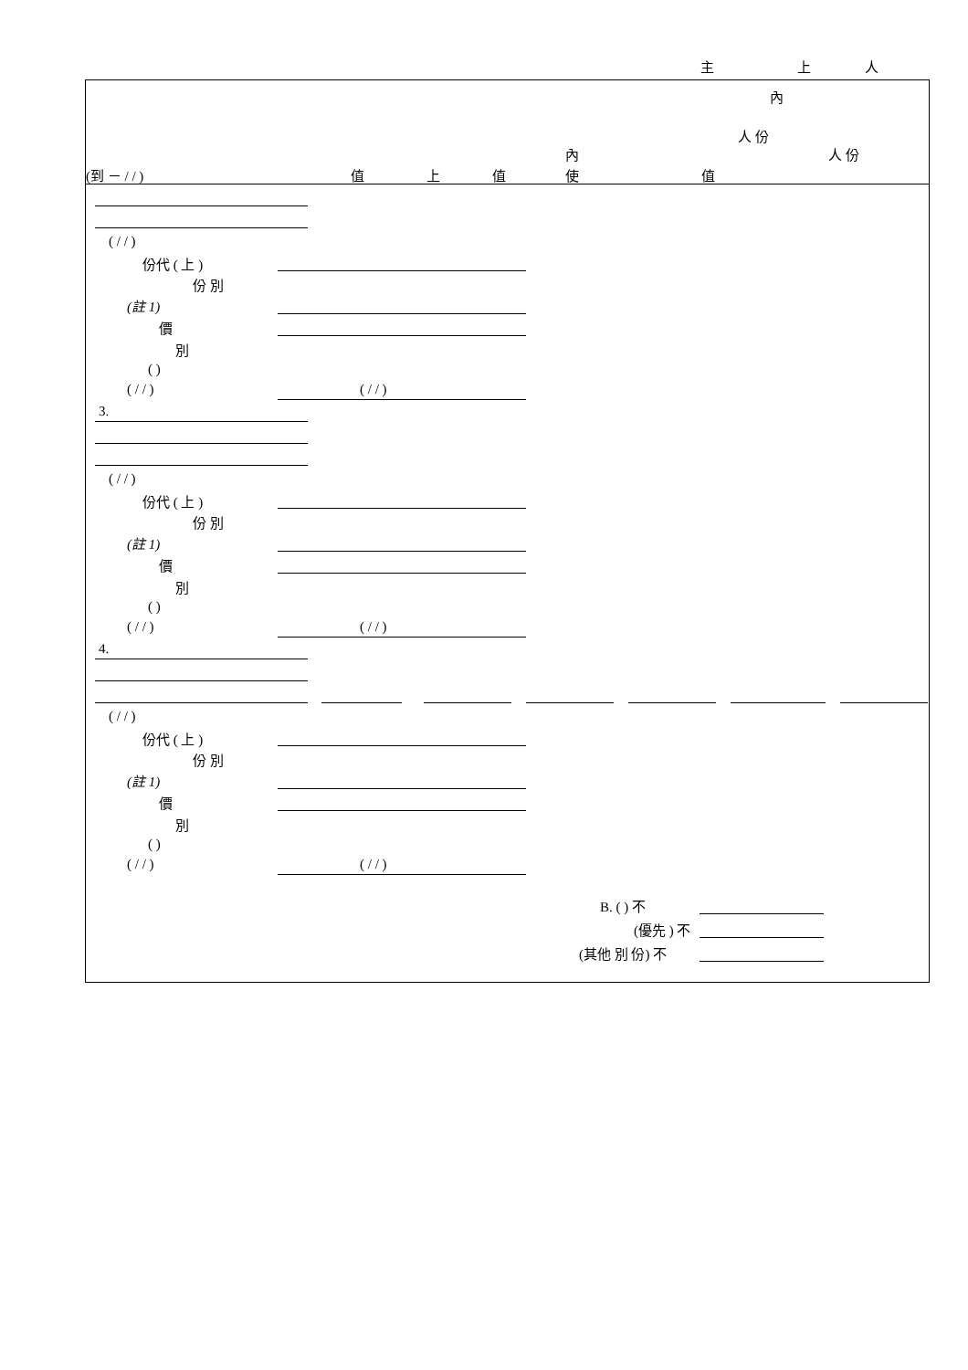主 上 人
內
人 份
人 份 內
(到 － / / ) 值 上 值 使 值
( / / )
份代 ( 上 )
份 別
(註 1)
價
別
( )
( / / ) ( / / )
3.
( / / )
份代 ( 上 )
份 別
(註 1)
價
別
( )
( / / ) ( / / )
4.
( / / )
份代 ( 上 )
份 別
(註 1)
價
別
( )
( / / ) ( / / )
B. ( ) 不
(優先 ) 不
(其他 別 份) 不